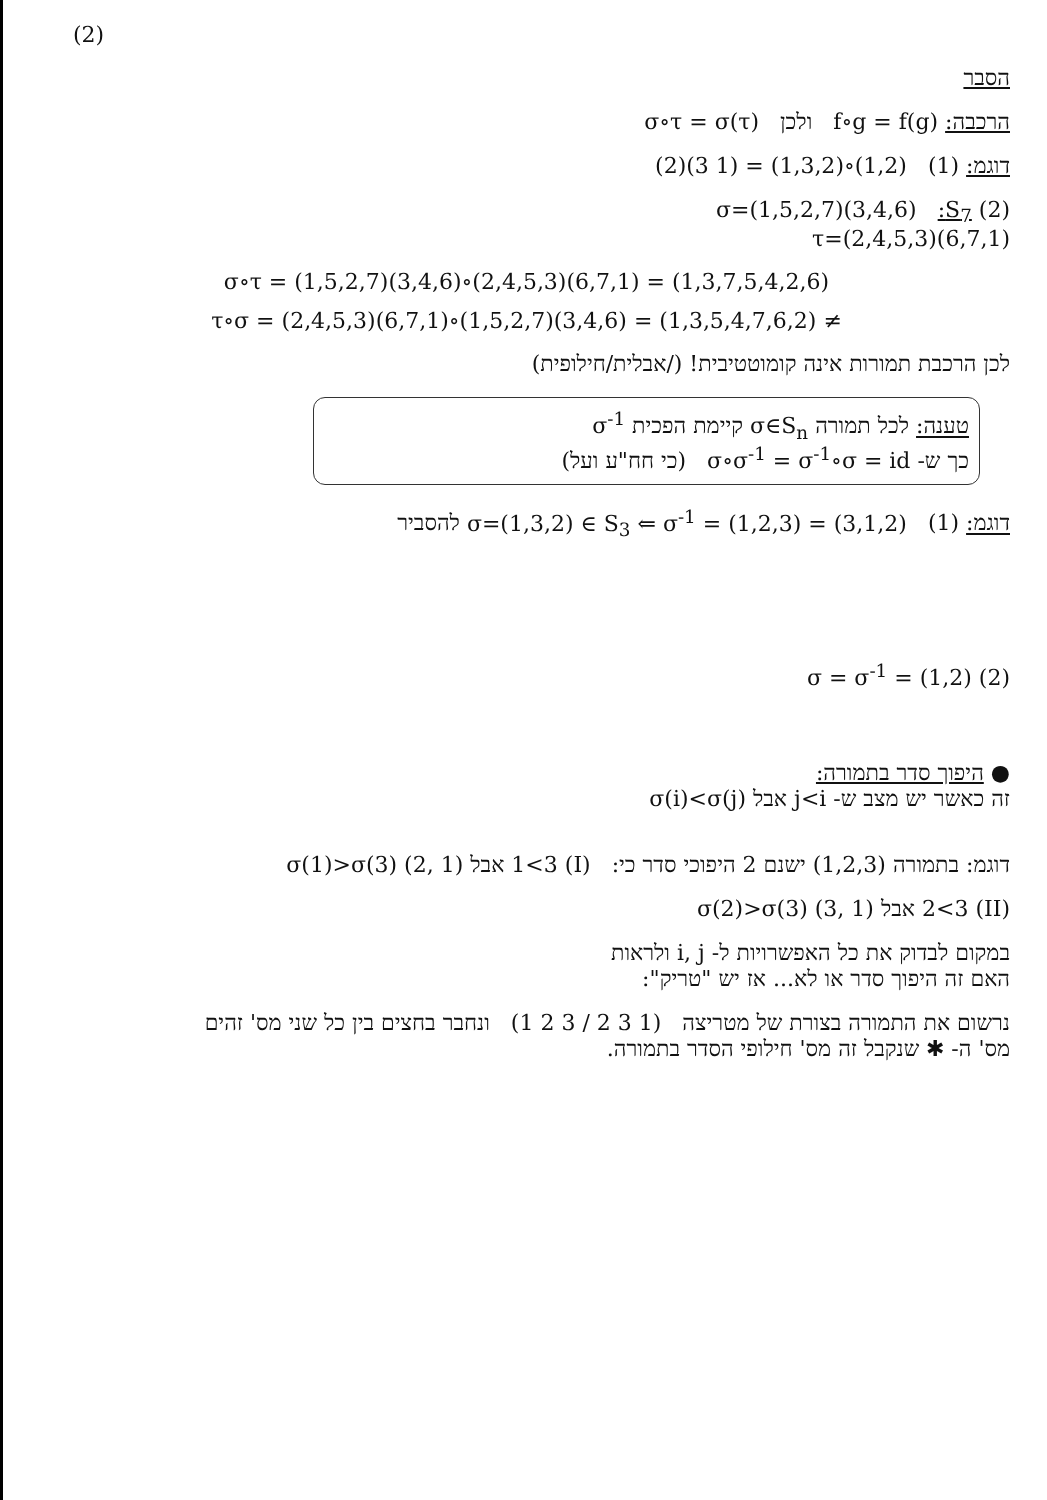(2)
הסבר
הרכבה: f∘g = f(g) ולכן σ∘τ = σ(τ)
דוגמ: (1) (1,2)∘(1,3,2) = (1 3)(2)
(2) S<sub>7</sub>: σ=(1,5,2,7)(3,4,6)
τ=(2,4,5,3)(6,7,1)
σ∘τ = (1,5,2,7)(3,4,6)∘(2,4,5,3)(6,7,1) = (1,3,7,5,4,2,6)
τ∘σ = (2,4,5,3)(6,7,1)∘(1,5,2,7)(3,4,6) = (1,3,5,4,7,6,2) ≠
לכן הרכבת תמורות אינה קומוטטיבית! (/אבלית/חילופית)
טענה: לכל תמורה σ∈S<sub>n</sub> קיימת הפכית σ<sup>-1</sup>
כך ש- σ∘σ<sup>-1</sup> = σ<sup>-1</sup>∘σ = id (כי חח"ע ועל)
דוגמ: (1) σ=(1,3,2) ∈ S<sub>3</sub> ⇐ σ<sup>-1</sup> = (1,2,3) = (3,1,2) להסביר
(2) σ = σ<sup>-1</sup> = (1,2)
● היפוך סדר בתמורה:
זה כאשר יש מצב ש- j<i אבל σ(i)<σ(j)
דוגמ: בתמורה (1,2,3) ישנם 2 היפוכי סדר כי: (I) 1<3 אבל σ(1)>σ(3) (2, 1)
(II) 2<3 אבל σ(2)>σ(3) (3, 1)
במקום לבדוק את כל האפשרויות ל- i, j ולראות
האם זה היפוך סדר או לא... אז יש "טריק":
נרשום את התמורה בצורת של מטריצה (1 2 3 / 2 3 1) ונחבר בחצים בין כל שני מס' זהים
מס' ה- ✱ שנקבל זה מס' חילופי הסדר בתמורה.